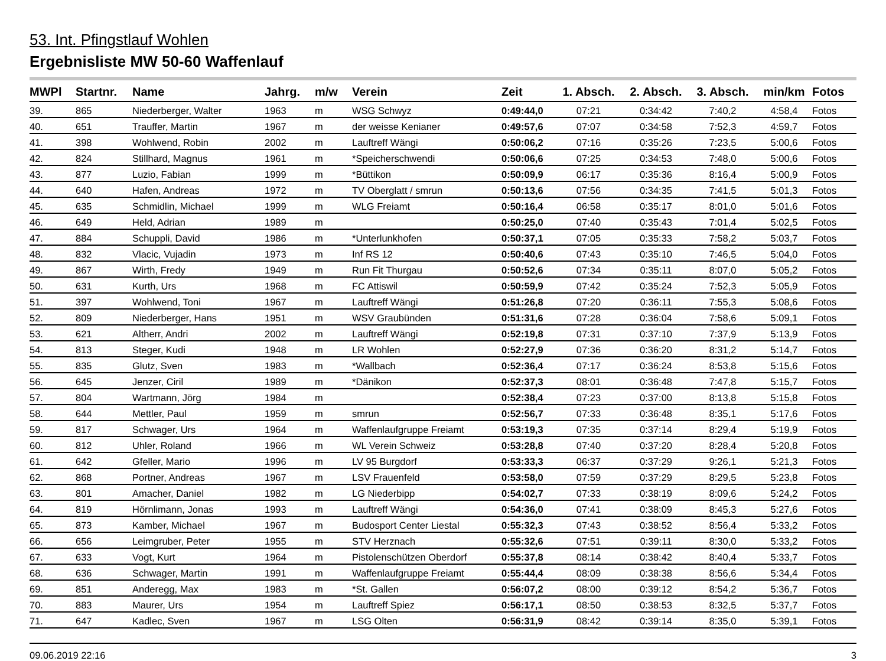53. Int. Pfingstlauf Wohlen
Ergebnisliste MW 50-60 Waffenlauf
| MWPl | Startnr. | Name | Jahrg. | m/w | Verein | Zeit | 1. Absch. | 2. Absch. | 3. Absch. | min/km | Fotos |
| --- | --- | --- | --- | --- | --- | --- | --- | --- | --- | --- | --- |
| 39. | 865 | Niederberger, Walter | 1963 | m | WSG Schwyz | 0:49:44,0 | 07:21 | 0:34:42 | 7:40,2 | 4:58,4 | Fotos |
| 40. | 651 | Trauffer, Martin | 1967 | m | der weisse Kenianer | 0:49:57,6 | 07:07 | 0:34:58 | 7:52,3 | 4:59,7 | Fotos |
| 41. | 398 | Wohlwend, Robin | 2002 | m | Lauftreff Wängi | 0:50:06,2 | 07:16 | 0:35:26 | 7:23,5 | 5:00,6 | Fotos |
| 42. | 824 | Stillhard, Magnus | 1961 | m | *Speicherschwendi | 0:50:06,6 | 07:25 | 0:34:53 | 7:48,0 | 5:00,6 | Fotos |
| 43. | 877 | Luzio, Fabian | 1999 | m | *Büttikon | 0:50:09,9 | 06:17 | 0:35:36 | 8:16,4 | 5:00,9 | Fotos |
| 44. | 640 | Hafen, Andreas | 1972 | m | TV Oberglatt / smrun | 0:50:13,6 | 07:56 | 0:34:35 | 7:41,5 | 5:01,3 | Fotos |
| 45. | 635 | Schmidlin, Michael | 1999 | m | WLG Freiamt | 0:50:16,4 | 06:58 | 0:35:17 | 8:01,0 | 5:01,6 | Fotos |
| 46. | 649 | Held, Adrian | 1989 | m | | 0:50:25,0 | 07:40 | 0:35:43 | 7:01,4 | 5:02,5 | Fotos |
| 47. | 884 | Schuppli, David | 1986 | m | *Unterlunkhofen | 0:50:37,1 | 07:05 | 0:35:33 | 7:58,2 | 5:03,7 | Fotos |
| 48. | 832 | Vlacic, Vujadin | 1973 | m | Inf RS 12 | 0:50:40,6 | 07:43 | 0:35:10 | 7:46,5 | 5:04,0 | Fotos |
| 49. | 867 | Wirth, Fredy | 1949 | m | Run Fit Thurgau | 0:50:52,6 | 07:34 | 0:35:11 | 8:07,0 | 5:05,2 | Fotos |
| 50. | 631 | Kurth, Urs | 1968 | m | FC Attiswil | 0:50:59,9 | 07:42 | 0:35:24 | 7:52,3 | 5:05,9 | Fotos |
| 51. | 397 | Wohlwend, Toni | 1967 | m | Lauftreff Wängi | 0:51:26,8 | 07:20 | 0:36:11 | 7:55,3 | 5:08,6 | Fotos |
| 52. | 809 | Niederberger, Hans | 1951 | m | WSV Graubünden | 0:51:31,6 | 07:28 | 0:36:04 | 7:58,6 | 5:09,1 | Fotos |
| 53. | 621 | Altherr, Andri | 2002 | m | Lauftreff Wängi | 0:52:19,8 | 07:31 | 0:37:10 | 7:37,9 | 5:13,9 | Fotos |
| 54. | 813 | Steger, Kudi | 1948 | m | LR Wohlen | 0:52:27,9 | 07:36 | 0:36:20 | 8:31,2 | 5:14,7 | Fotos |
| 55. | 835 | Glutz, Sven | 1983 | m | *Wallbach | 0:52:36,4 | 07:17 | 0:36:24 | 8:53,8 | 5:15,6 | Fotos |
| 56. | 645 | Jenzer, Ciril | 1989 | m | *Dänikon | 0:52:37,3 | 08:01 | 0:36:48 | 7:47,8 | 5:15,7 | Fotos |
| 57. | 804 | Wartmann, Jörg | 1984 | m | | 0:52:38,4 | 07:23 | 0:37:00 | 8:13,8 | 5:15,8 | Fotos |
| 58. | 644 | Mettler, Paul | 1959 | m | smrun | 0:52:56,7 | 07:33 | 0:36:48 | 8:35,1 | 5:17,6 | Fotos |
| 59. | 817 | Schwager, Urs | 1964 | m | Waffenlaufgruppe Freiamt | 0:53:19,3 | 07:35 | 0:37:14 | 8:29,4 | 5:19,9 | Fotos |
| 60. | 812 | Uhler, Roland | 1966 | m | WL Verein Schweiz | 0:53:28,8 | 07:40 | 0:37:20 | 8:28,4 | 5:20,8 | Fotos |
| 61. | 642 | Gfeller, Mario | 1996 | m | LV 95 Burgdorf | 0:53:33,3 | 06:37 | 0:37:29 | 9:26,1 | 5:21,3 | Fotos |
| 62. | 868 | Portner, Andreas | 1967 | m | LSV Frauenfeld | 0:53:58,0 | 07:59 | 0:37:29 | 8:29,5 | 5:23,8 | Fotos |
| 63. | 801 | Amacher, Daniel | 1982 | m | LG Niederbipp | 0:54:02,7 | 07:33 | 0:38:19 | 8:09,6 | 5:24,2 | Fotos |
| 64. | 819 | Hörnlimann, Jonas | 1993 | m | Lauftreff Wängi | 0:54:36,0 | 07:41 | 0:38:09 | 8:45,3 | 5:27,6 | Fotos |
| 65. | 873 | Kamber, Michael | 1967 | m | Budosport Center Liestal | 0:55:32,3 | 07:43 | 0:38:52 | 8:56,4 | 5:33,2 | Fotos |
| 66. | 656 | Leimgruber, Peter | 1955 | m | STV Herznach | 0:55:32,6 | 07:51 | 0:39:11 | 8:30,0 | 5:33,2 | Fotos |
| 67. | 633 | Vogt, Kurt | 1964 | m | Pistolenschützen Oberdorf | 0:55:37,8 | 08:14 | 0:38:42 | 8:40,4 | 5:33,7 | Fotos |
| 68. | 636 | Schwager, Martin | 1991 | m | Waffenlaufgruppe Freiamt | 0:55:44,4 | 08:09 | 0:38:38 | 8:56,6 | 5:34,4 | Fotos |
| 69. | 851 | Anderegg, Max | 1983 | m | *St. Gallen | 0:56:07,2 | 08:00 | 0:39:12 | 8:54,2 | 5:36,7 | Fotos |
| 70. | 883 | Maurer, Urs | 1954 | m | Lauftreff Spiez | 0:56:17,1 | 08:50 | 0:38:53 | 8:32,5 | 5:37,7 | Fotos |
| 71. | 647 | Kadlec, Sven | 1967 | m | LSG Olten | 0:56:31,9 | 08:42 | 0:39:14 | 8:35,0 | 5:39,1 | Fotos |
09.06.2019 22:16 3